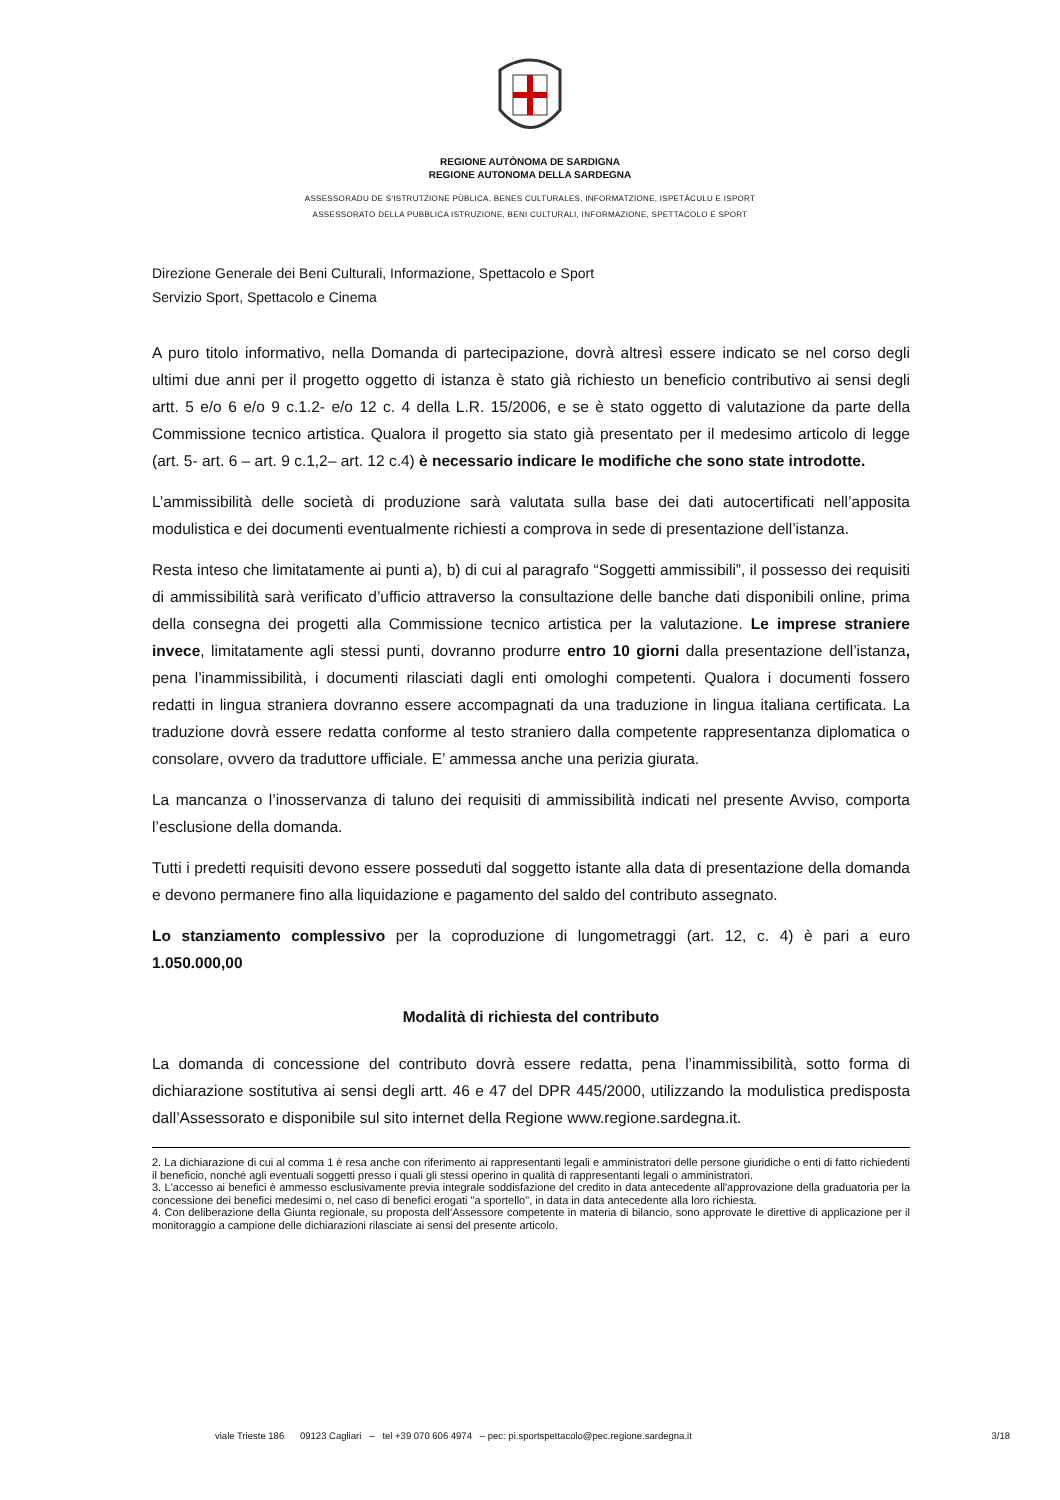REGIONE AUTÒNOMA DE SARDIGNA
REGIONE AUTONOMA DELLA SARDEGNA
ASSESSORADU DE S'ISTRUTZIONE PÙBLICA, BENES CULTURALES, INFORMATZIONE, ISPETÀCULU E ISPORT
ASSESSORATO DELLA PUBBLICA ISTRUZIONE, BENI CULTURALI, INFORMAZIONE, SPETTACOLO E SPORT
Direzione Generale dei Beni Culturali, Informazione, Spettacolo e Sport
Servizio Sport, Spettacolo e Cinema
A puro titolo informativo, nella Domanda di partecipazione, dovrà altresì essere indicato se nel corso degli ultimi due anni per il progetto oggetto di istanza è stato già richiesto un beneficio contributivo ai sensi degli artt. 5 e/o 6 e/o 9 c.1.2- e/o 12 c. 4 della L.R. 15/2006, e se è stato oggetto di valutazione da parte della Commissione tecnico artistica. Qualora il progetto sia stato già presentato per il medesimo articolo di legge (art. 5- art. 6 – art. 9 c.1,2– art. 12 c.4) è necessario indicare le modifiche che sono state introdotte.
L’ammissibilità delle società di produzione sarà valutata sulla base dei dati autocertificati nell’apposita modulistica e dei documenti eventualmente richiesti a comprova in sede di presentazione dell’istanza.
Resta inteso che limitatamente ai punti a), b) di cui al paragrafo “Soggetti ammissibili”, il possesso dei requisiti di ammissibilità sarà verificato d’ufficio attraverso la consultazione delle banche dati disponibili online, prima della consegna dei progetti alla Commissione tecnico artistica per la valutazione. Le imprese straniere invece, limitatamente agli stessi punti, dovranno produrre entro 10 giorni dalla presentazione dell’istanza, pena l’inammissibilità, i documenti rilasciati dagli enti omologhi competenti. Qualora i documenti fossero redatti in lingua straniera dovranno essere accompagnati da una traduzione in lingua italiana certificata. La traduzione dovrà essere redatta conforme al testo straniero dalla competente rappresentanza diplomatica o consolare, ovvero da traduttore ufficiale. E’ ammessa anche una perizia giurata.
La mancanza o l’inosservanza di taluno dei requisiti di ammissibilità indicati nel presente Avviso, comporta l’esclusione della domanda.
Tutti i predetti requisiti devono essere posseduti dal soggetto istante alla data di presentazione della domanda e devono permanere fino alla liquidazione e pagamento del saldo del contributo assegnato.
Lo stanziamento complessivo per la coproduzione di lungometraggi (art. 12, c. 4) è pari a euro 1.050.000,00
Modalità di richiesta del contributo
La domanda di concessione del contributo dovrà essere redatta, pena l’inammissibilità, sotto forma di dichiarazione sostitutiva ai sensi degli artt. 46 e 47 del DPR 445/2000, utilizzando la modulistica predisposta dall’Assessorato e disponibile sul sito internet della Regione www.regione.sardegna.it.
2. La dichiarazione di cui al comma 1 è resa anche con riferimento ai rappresentanti legali e amministratori delle persone giuridiche o enti di fatto richiedenti il beneficio, nonché agli eventuali soggetti presso i quali gli stessi operino in qualità di rappresentanti legali o amministratori.
3. L'accesso ai benefici è ammesso esclusivamente previa integrale soddisfazione del credito in data antecedente all'approvazione della graduatoria per la concessione dei benefici medesimi o, nel caso di benefici erogati "a sportello", in data in data antecedente alla loro richiesta.
4. Con deliberazione della Giunta regionale, su proposta dell’Assessore competente in materia di bilancio, sono approvate le direttive di applicazione per il monitoraggio a campione delle dichiarazioni rilasciate ai sensi del presente articolo.
viale Trieste 186 09123 Cagliari – tel +39 070 606 4974 – pec: pi.sportspettacolo@pec.regione.sardegna.it 3/18